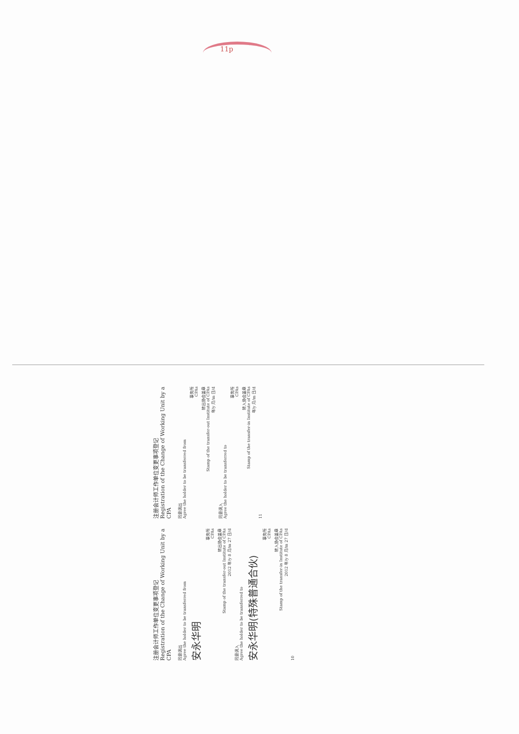11p
注册会计师工作单位变更事项登记
Registration of the Change of Working Unit by a CPA
同意调出
Agree the holder to be transferred from
安永华明
事务所
CPAs
转出协会盖章
Stamp of the transfer-out Institute of CPAs
2012 年/y 8 月/m 27 日/d
同意调入
Agree the holder to be transferred to
安永华明(特殊普通合伙)
事务所
CPAs
转入协会盖章
Stamp of the transfer-in Institute of CPAs
2012 年/y 8 月/m 27 日/d
10
注册会计师工作单位变更事项登记
Registration of the Change of Working Unit by a CPA
同意调出
Agree the holder to be transferred from
事务所
CPAs
转出协会盖章
Stamp of the transfer-out Institute of CPAs
年/y 月/m 日/d
同意调入
Agree the holder to be transferred to
事务所
CPAs
转入协会盖章
Stamp of the transfer-in Institute of CPAs
年/y 月/m 日/d
11